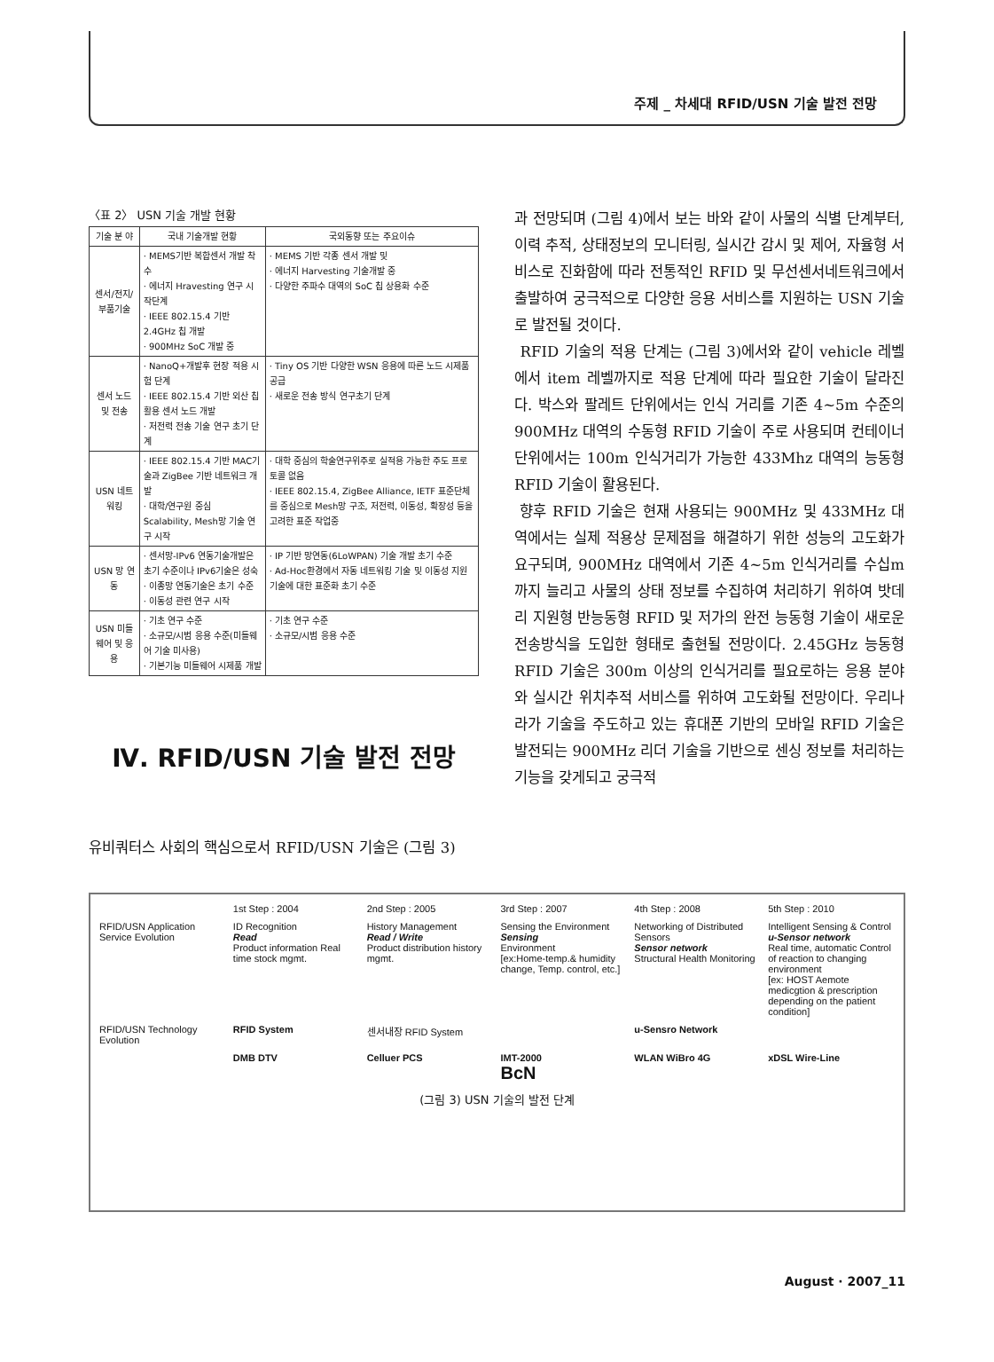주제 _ 차세대 RFID/USN 기술 발전 전망
〈표 2〉 USN 기술 개발 현황
| 기술 분 야 | 국내 기술개발 현황 | 국외동향 또는 주요이슈 |
| --- | --- | --- |
| 센서/전지/부품기술 | · MEMS기반 복합센서 개발 착수 · 에너지 Hravesting 연구 시작단계 · IEEE 802.15.4 기반 2.4GHz 칩 개발 · 900MHz SoC 개발 중 | · MEMS 기반 각종 센서 개발 및 · 에너지 Harvesting 기술개발 중 · 다양한 주파수 대역의 SoC 칩 상용화 수준 |
| 센서 노드 및 전송 | · NanoQ+개발후 현장 적용 시험 단계 · IEEE 802.15.4 기반 외산 칩 활용 센서 노드 개발 · 저전력 전송 기술 연구 초기 단계 | · Tiny OS 기반 다양한 WSN 응용에 따른 노드 시제품 공급 · 새로운 전송 방식 연구초기 단계 |
| USN 네트워킹 | · IEEE 802.15.4 기반 MAC기술과 ZigBee 기반 네트워크 개발 · 대학/연구원 중심 Scalability, Mesh망 기술 연구 시작 | · 대학 중심의 학술연구위주로 실적용 가능한 주도 프로토콜 없음 · IEEE 802.15.4, ZigBee Alliance, IETF 표준단체를 중심으로 Mesh망 구조, 저전력, 이동성, 확장성 등을 고려한 표준 작업중 |
| USN 망 연동 | · 센서망-IPv6 연동기술개발은 초기 수준이나 IPv6기술은 성숙 · 이종망 연동기술은 초기 수준 · 이동성 관련 연구 시작 | · IP 기반 망연동(6LoWPAN) 기술 개발 초기 수준 · Ad-Hoc환경에서 자동 네트워킹 기술 및 이동성 지원 기술에 대한 표준화 초기 수준 |
| USN 미들웨어 및 응용 | · 기초 연구 수준 · 소규모/시범 응용 수준(미들웨어 기술 미사용) · 기본기능 미들웨어 시제품 개발 | · 기초 연구 수준 · 소규모/시범 응용 수준 |
Ⅳ. RFID/USN 기술 발전 전망
유비쿼터스 사회의 핵심으로서 RFID/USN 기술은 (그림 3)
과 전망되며 (그림 4)에서 보는 바와 같이 사물의 식별 단계부터, 이력 추적, 상태정보의 모니터링, 실시간 감시 및 제어, 자율형 서비스로 진화함에 따라 전통적인 RFID 및 무선센서네트워크에서 출발하여 궁극적으로 다양한 응용 서비스를 지원하는 USN 기술로 발전될 것이다.
RFID 기술의 적용 단계는 (그림 3)에서와 같이 vehicle 레벨에서 item 레벨까지로 적용 단계에 따라 필요한 기술이 달라진다. 박스와 팔레트 단위에서는 인식 거리를 기존 4~5m 수준의 900MHz 대역의 수동형 RFID 기술이 주로 사용되며 컨테이너 단위에서는 100m 인식거리가 가능한 433Mhz 대역의 능동형 RFID 기술이 활용된다.
향후 RFID 기술은 현재 사용되는 900MHz 및 433MHz 대역에서는 실제 적용상 문제점을 해결하기 위한 성능의 고도화가 요구되며, 900MHz 대역에서 기존 4~5m 인식거리를 수십m까지 늘리고 사물의 상태 정보를 수집하여 처리하기 위하여 밧데리 지원형 반능동형 RFID 및 저가의 완전 능동형 기술이 새로운 전송방식을 도입한 형태로 출현될 전망이다. 2.45GHz 능동형 RFID 기술은 300m 이상의 인식거리를 필요로하는 응용 분야와 실시간 위치추적 서비스를 위하여 고도화될 전망이다. 우리나라가 기술을 주도하고 있는 휴대폰 기반의 모바일 RFID 기술은 발전되는 900MHz 리더 기술을 기반으로 센싱 정보를 처리하는 기능을 갖게되고 궁극적
1st Step : 2004 2nd Step : 2005 3rd Step : 2007 4th Step : 2008 5th Step : 2010
RFID/USN Application Service Evolution
ID Recognition
Read
Product information Real time stock mgmt.
History Management
Read / Write
Product distribution history mgmt.
Sensing the Environment
Sensing
Environment
[ex:Home-temp.& humidity change, Temp. control, etc.]
Networking of Distributed Sensors
Sensor network
Structural Health Monitoring
Intelligent Sensing & Control
u-Sensor network
Real time, automatic Control of reaction to changing environment
[ex: HOST Aemote medicgtion & prescription depending on the patient condition]
RFID/USN Technology Evolution RFID System 센서내장 RFID System u-Sensro Network
DMB DTV Celluer PCS IMT-2000
BcN
WLAN WiBro 4G xDSL Wire-Line
(그림 3) USN 기술의 발전 단계
August · 2007_11